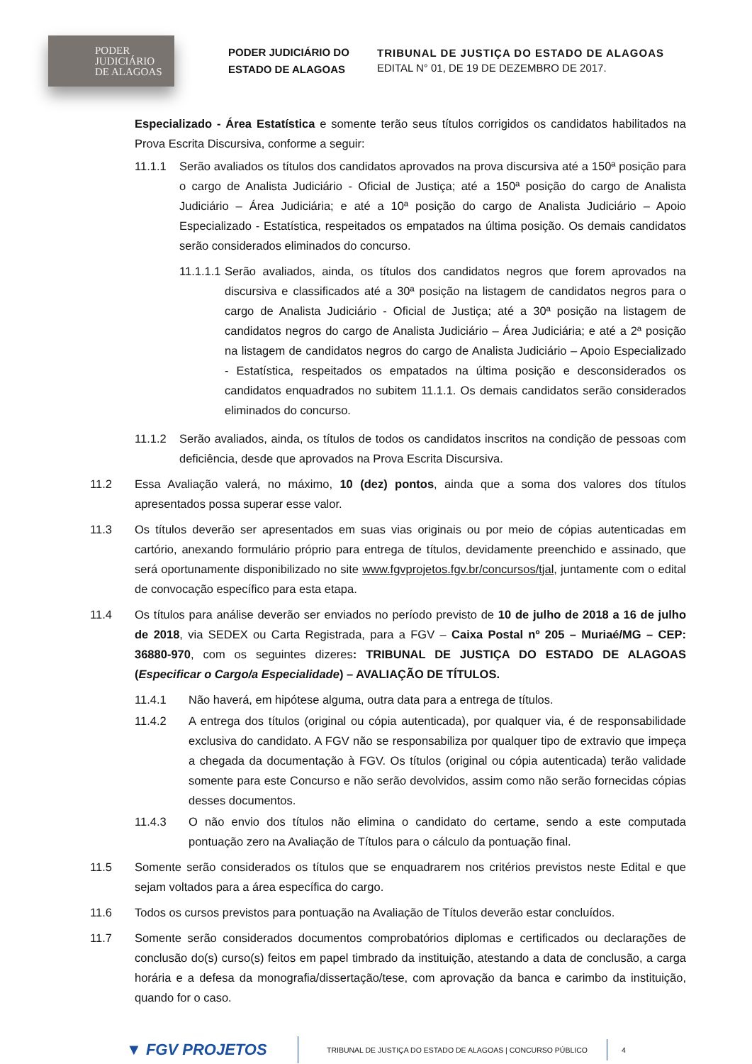PODER
JUDICIÁRIO
DE ALAGOAS
PODER JUDICIÁRIO DO
ESTADO DE ALAGOAS
TRIBUNAL DE JUSTIÇA DO ESTADO DE ALAGOAS
EDITAL N° 01, DE 19 DE DEZEMBRO DE 2017.
Especializado - Área Estatística e somente terão seus títulos corrigidos os candidatos habilitados na Prova Escrita Discursiva, conforme a seguir:
11.1.1 Serão avaliados os títulos dos candidatos aprovados na prova discursiva até a 150ª posição para o cargo de Analista Judiciário - Oficial de Justiça; até a 150ª posição do cargo de Analista Judiciário – Área Judiciária; e até a 10ª posição do cargo de Analista Judiciário – Apoio Especializado - Estatística, respeitados os empatados na última posição. Os demais candidatos serão considerados eliminados do concurso.
11.1.1.1
Serão avaliados, ainda, os títulos dos candidatos negros que forem aprovados na discursiva e classificados até a 30ª posição na listagem de candidatos negros para o cargo de Analista Judiciário - Oficial de Justiça; até a 30ª posição na listagem de candidatos negros do cargo de Analista Judiciário – Área Judiciária; e até a 2ª posição na listagem de candidatos negros do cargo de Analista Judiciário – Apoio Especializado - Estatística, respeitados os empatados na última posição e desconsiderados os candidatos enquadrados no subitem 11.1.1. Os demais candidatos serão considerados eliminados do concurso.
11.1.2 Serão avaliados, ainda, os títulos de todos os candidatos inscritos na condição de pessoas com deficiência, desde que aprovados na Prova Escrita Discursiva.
11.2 Essa Avaliação valerá, no máximo, 10 (dez) pontos, ainda que a soma dos valores dos títulos apresentados possa superar esse valor.
11.3 Os títulos deverão ser apresentados em suas vias originais ou por meio de cópias autenticadas em cartório, anexando formulário próprio para entrega de títulos, devidamente preenchido e assinado, que será oportunamente disponibilizado no site www.fgvprojetos.fgv.br/concursos/tjal, juntamente com o edital de convocação específico para esta etapa.
11.4 Os títulos para análise deverão ser enviados no período previsto de 10 de julho de 2018 a 16 de julho de 2018, via SEDEX ou Carta Registrada, para a FGV – Caixa Postal nº 205 – Muriaé/MG – CEP: 36880-970, com os seguintes dizeres: TRIBUNAL DE JUSTIÇA DO ESTADO DE ALAGOAS (Especificar o Cargo/a Especialidade) – AVALIAÇÃO DE TÍTULOS.
11.4.1 Não haverá, em hipótese alguma, outra data para a entrega de títulos.
11.4.2 A entrega dos títulos (original ou cópia autenticada), por qualquer via, é de responsabilidade exclusiva do candidato. A FGV não se responsabiliza por qualquer tipo de extravio que impeça a chegada da documentação à FGV. Os títulos (original ou cópia autenticada) terão validade somente para este Concurso e não serão devolvidos, assim como não serão fornecidas cópias desses documentos.
11.4.3 O não envio dos títulos não elimina o candidato do certame, sendo a este computada pontuação zero na Avaliação de Títulos para o cálculo da pontuação final.
11.5 Somente serão considerados os títulos que se enquadrarem nos critérios previstos neste Edital e que sejam voltados para a área específica do cargo.
11.6 Todos os cursos previstos para pontuação na Avaliação de Títulos deverão estar concluídos.
11.7 Somente serão considerados documentos comprobatórios diplomas e certificados ou declarações de conclusão do(s) curso(s) feitos em papel timbrado da instituição, atestando a data de conclusão, a carga horária e a defesa da monografia/dissertação/tese, com aprovação da banca e carimbo da instituição, quando for o caso.
▼ FGV PROJETOS
TRIBUNAL DE JUSTIÇA DO ESTADO DE ALAGOAS | CONCURSO PÚBLICO 4